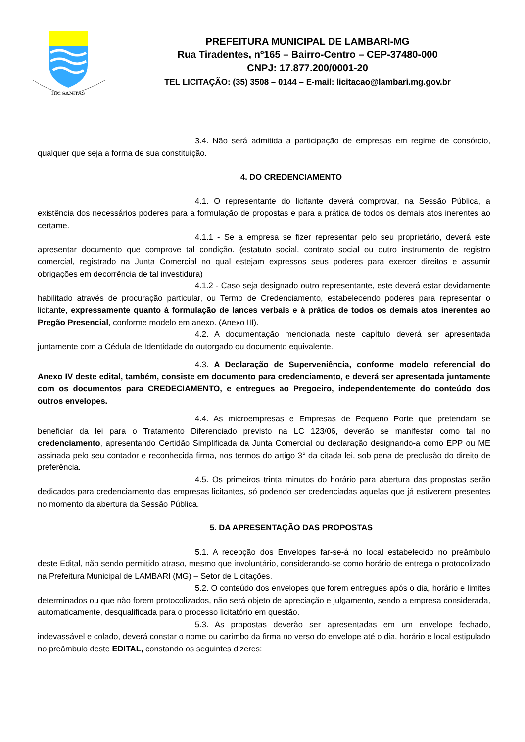HIC SANITAS
PREFEITURA MUNICIPAL DE LAMBARI-MG
Rua Tiradentes, nº165 – Bairro-Centro – CEP-37480-000
CNPJ: 17.877.200/0001-20
TEL LICITAÇÃO: (35) 3508 – 0144 – E-mail: licitacao@lambari.mg.gov.br
3.4. Não será admitida a participação de empresas em regime de consórcio, qualquer que seja a forma de sua constituição.
4. DO CREDENCIAMENTO
4.1. O representante do licitante deverá comprovar, na Sessão Pública, a existência dos necessários poderes para a formulação de propostas e para a prática de todos os demais atos inerentes ao certame.
4.1.1 - Se a empresa se fizer representar pelo seu proprietário, deverá este apresentar documento que comprove tal condição. (estatuto social, contrato social ou outro instrumento de registro comercial, registrado na Junta Comercial no qual estejam expressos seus poderes para exercer direitos e assumir obrigações em decorrência de tal investidura)
4.1.2 - Caso seja designado outro representante, este deverá estar devidamente habilitado através de procuração particular, ou Termo de Credenciamento, estabelecendo poderes para representar o licitante, expressamente quanto à formulação de lances verbais e à prática de todos os demais atos inerentes ao Pregão Presencial, conforme modelo em anexo. (Anexo III).
4.2. A documentação mencionada neste capítulo deverá ser apresentada juntamente com a Cédula de Identidade do outorgado ou documento equivalente.
4.3. A Declaração de Superveniência, conforme modelo referencial do Anexo IV deste edital, também, consiste em documento para credenciamento, e deverá ser apresentada juntamente com os documentos para CREDECIAMENTO, e entregues ao Pregoeiro, independentemente do conteúdo dos outros envelopes.
4.4. As microempresas e Empresas de Pequeno Porte que pretendam se beneficiar da lei para o Tratamento Diferenciado previsto na LC 123/06, deverão se manifestar como tal no credenciamento, apresentando Certidão Simplificada da Junta Comercial ou declaração designando-a como EPP ou ME assinada pelo seu contador e reconhecida firma, nos termos do artigo 3° da citada lei, sob pena de preclusão do direito de preferência.
4.5. Os primeiros trinta minutos do horário para abertura das propostas serão dedicados para credenciamento das empresas licitantes, só podendo ser credenciadas aquelas que já estiverem presentes no momento da abertura da Sessão Pública.
5. DA APRESENTAÇÃO DAS PROPOSTAS
5.1. A recepção dos Envelopes far-se-á no local estabelecido no preâmbulo deste Edital, não sendo permitido atraso, mesmo que involuntário, considerando-se como horário de entrega o protocolizado na Prefeitura Municipal de LAMBARI (MG) – Setor de Licitações.
5.2. O conteúdo dos envelopes que forem entregues após o dia, horário e limites determinados ou que não forem protocolizados, não será objeto de apreciação e julgamento, sendo a empresa considerada, automaticamente, desqualificada para o processo licitatório em questão.
5.3. As propostas deverão ser apresentadas em um envelope fechado, indevassável e colado, deverá constar o nome ou carimbo da firma no verso do envelope até o dia, horário e local estipulado no preâmbulo deste EDITAL, constando os seguintes dizeres: